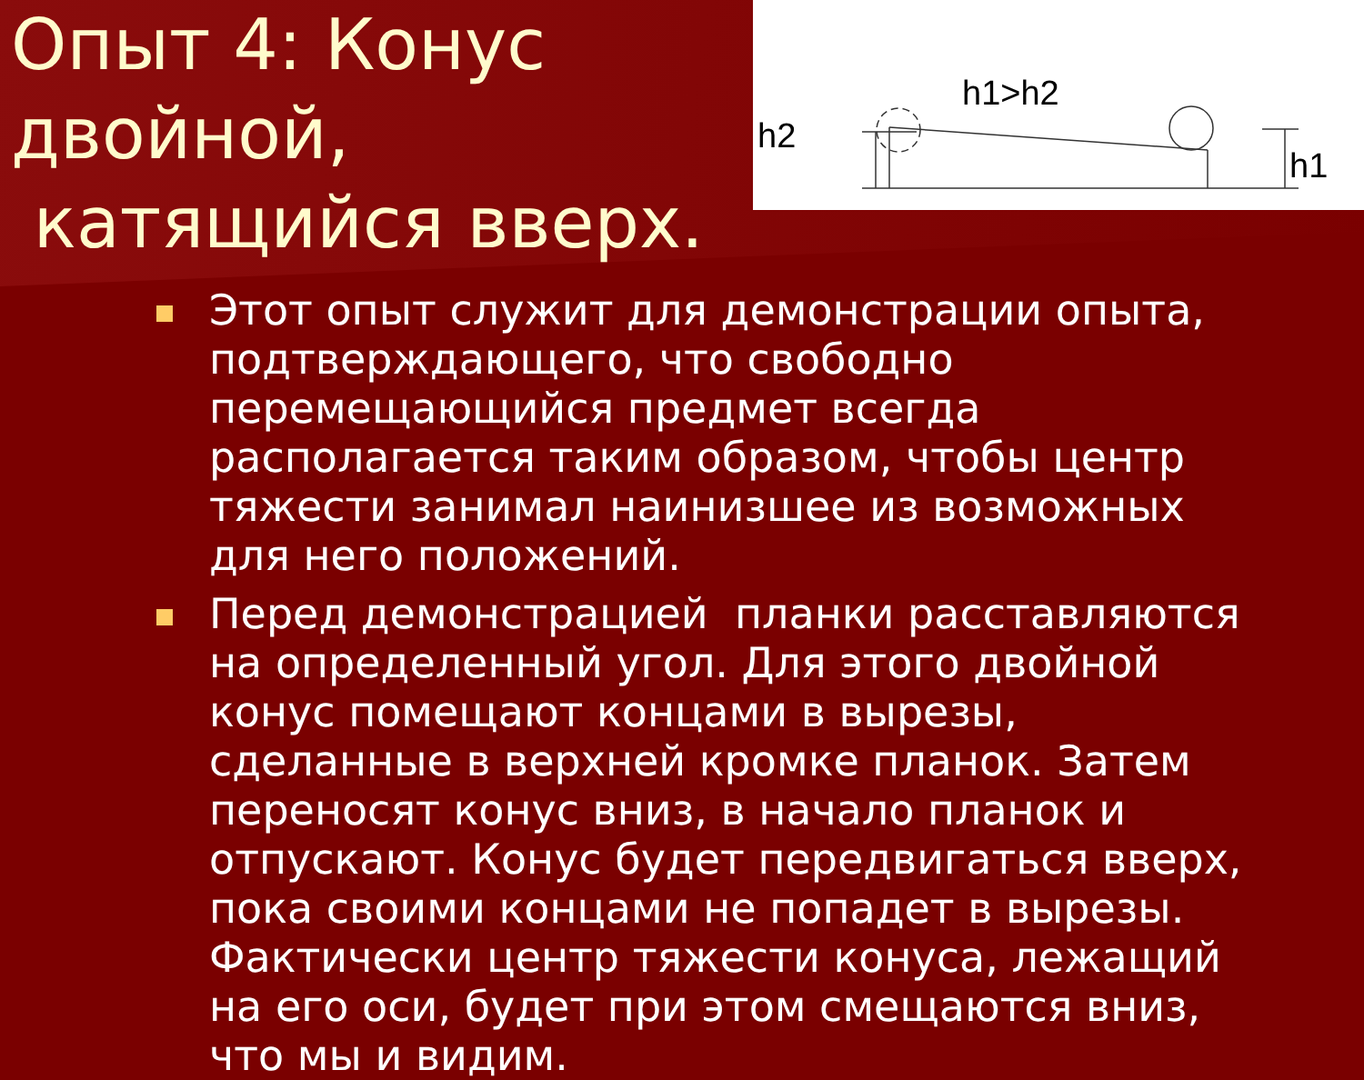Опыт 4: Конус двойной,
катящийся вверх.
h1>h2
h2
h1
Этот опыт служит для демонстрации опыта, подтверждающего, что свободно перемещающийся предмет всегда располагается таким образом, чтобы центр тяжести занимал наинизшее из возможных для него положений.
Перед демонстрацией планки расставляются на определенный угол. Для этого двойной конус помещают концами в вырезы, сделанные в верхней кромке планок. Затем переносят конус вниз, в начало планок и отпускают. Конус будет передвигаться вверх, пока своими концами не попадет в вырезы. Фактически центр тяжести конуса, лежащий на его оси, будет при этом смещаются вниз, что мы и видим.